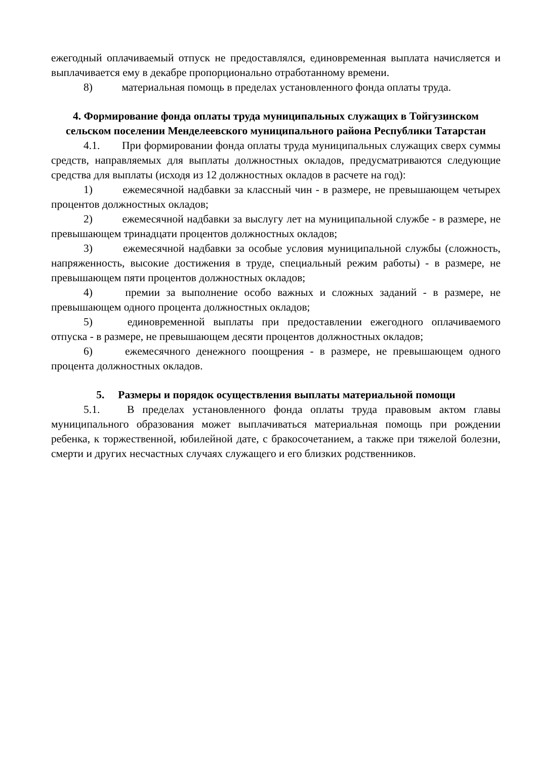ежегодный оплачиваемый отпуск не предоставлялся, единовременная выплата начисляется и выплачивается ему в декабре пропорционально отработанному времени.
8) материальная помощь в пределах установленного фонда оплаты труда.
4. Формирование фонда оплаты труда муниципальных служащих в Тойгузинском сельском поселении Менделеевского муниципального района Республики Татарстан
4.1. При формировании фонда оплаты труда муниципальных служащих сверх суммы средств, направляемых для выплаты должностных окладов, предусматриваются следующие средства для выплаты (исходя из 12 должностных окладов в расчете на год):
1) ежемесячной надбавки за классный чин - в размере, не превышающем четырех процентов должностных окладов;
2) ежемесячной надбавки за выслугу лет на муниципальной службе - в размере, не превышающем тринадцати процентов должностных окладов;
3) ежемесячной надбавки за особые условия муниципальной службы (сложность, напряженность, высокие достижения в труде, специальный режим работы) - в размере, не превышающем пяти процентов должностных окладов;
4) премии за выполнение особо важных и сложных заданий - в размере, не превышающем одного процента должностных окладов;
5) единовременной выплаты при предоставлении ежегодного оплачиваемого отпуска - в размере, не превышающем десяти процентов должностных окладов;
6) ежемесячного денежного поощрения - в размере, не превышающем одного процента должностных окладов.
5. Размеры и порядок осуществления выплаты материальной помощи
5.1. В пределах установленного фонда оплаты труда правовым актом главы муниципального образования может выплачиваться материальная помощь при рождении ребенка, к торжественной, юбилейной дате, с бракосочетанием, а также при тяжелой болезни, смерти и других несчастных случаях служащего и его близких родственников.